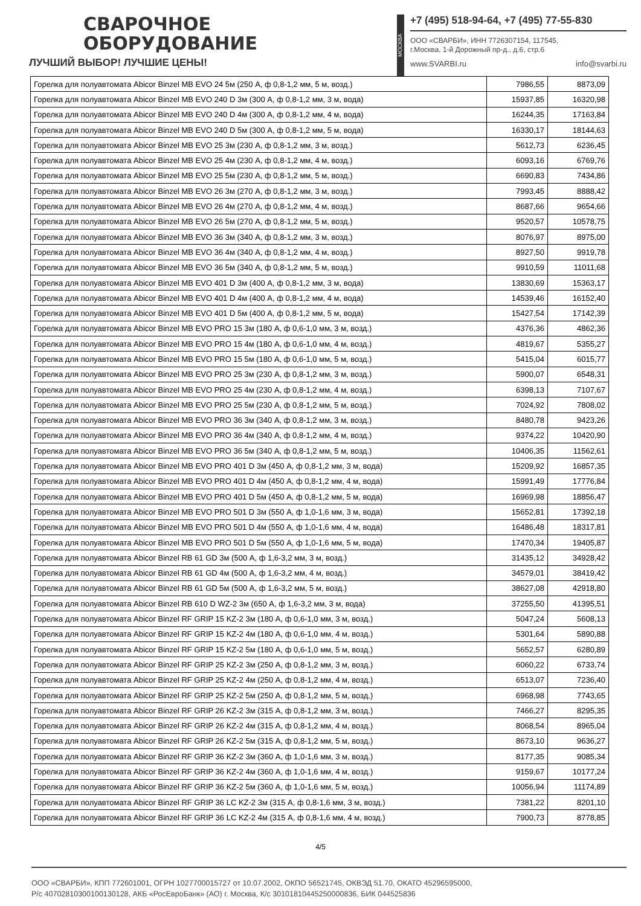СВАРОЧНОЕ
ОБОРУДОВАНИЕ
ЛУЧШИЙ ВЫБОР! ЛУЧШИЕ ЦЕНЫ!
МОСКВА
+7 (495) 518-94-64, +7 (495) 77-55-830
ООО «СВАРБИ», ИНН 7726307154, 117545,
г.Москва, 1-й Дорожный пр-д., д.6, стр.6
www.SVARBI.ru info@svarbi.ru
| Горелка для полуавтомата Abicor Binzel MB EVO 24 5м (250 А, ф 0,8-1,2 мм, 5 м, возд.) | 7986,55 | 8873,09 |
| Горелка для полуавтомата Abicor Binzel MB EVO 240 D 3м (300 А, ф 0,8-1,2 мм, 3 м, вода) | 15937,85 | 16320,98 |
| Горелка для полуавтомата Abicor Binzel MB EVO 240 D 4м (300 А, ф 0,8-1,2 мм, 4 м, вода) | 16244,35 | 17163,84 |
| Горелка для полуавтомата Abicor Binzel MB EVO 240 D 5м (300 А, ф 0,8-1,2 мм, 5 м, вода) | 16330,17 | 18144,63 |
| Горелка для полуавтомата Abicor Binzel MB EVO 25 3м (230 А, ф 0,8-1,2 мм, 3 м, возд.) | 5612,73 | 6236,45 |
| Горелка для полуавтомата Abicor Binzel MB EVO 25 4м (230 А, ф 0,8-1,2 мм, 4 м, возд.) | 6093,16 | 6769,76 |
| Горелка для полуавтомата Abicor Binzel MB EVO 25 5м (230 А, ф 0,8-1,2 мм, 5 м, возд.) | 6690,83 | 7434,86 |
| Горелка для полуавтомата Abicor Binzel MB EVO 26 3м (270 А, ф 0,8-1,2 мм, 3 м, возд.) | 7993,45 | 8888,42 |
| Горелка для полуавтомата Abicor Binzel MB EVO 26 4м (270 А, ф 0,8-1,2 мм, 4 м, возд.) | 8687,66 | 9654,66 |
| Горелка для полуавтомата Abicor Binzel MB EVO 26 5м (270 А, ф 0,8-1,2 мм, 5 м, возд.) | 9520,57 | 10578,75 |
| Горелка для полуавтомата Abicor Binzel MB EVO 36 3м (340 А, ф 0,8-1,2 мм, 3 м, возд.) | 8076,97 | 8975,00 |
| Горелка для полуавтомата Abicor Binzel MB EVO 36 4м (340 А, ф 0,8-1,2 мм, 4 м, возд.) | 8927,50 | 9919,78 |
| Горелка для полуавтомата Abicor Binzel MB EVO 36 5м (340 А, ф 0,8-1,2 мм, 5 м, возд.) | 9910,59 | 11011,68 |
| Горелка для полуавтомата Abicor Binzel MB EVO 401 D 3м (400 А, ф 0,8-1,2 мм, 3 м, вода) | 13830,69 | 15363,17 |
| Горелка для полуавтомата Abicor Binzel MB EVO 401 D 4м (400 А, ф 0,8-1,2 мм, 4 м, вода) | 14539,46 | 16152,40 |
| Горелка для полуавтомата Abicor Binzel MB EVO 401 D 5м (400 А, ф 0,8-1,2 мм, 5 м, вода) | 15427,54 | 17142,39 |
| Горелка для полуавтомата Abicor Binzel MB EVO PRO 15 3м (180 А, ф 0,6-1,0 мм, 3 м, возд.) | 4376,36 | 4862,36 |
| Горелка для полуавтомата Abicor Binzel MB EVO PRO 15 4м (180 А, ф 0,6-1,0 мм, 4 м, возд.) | 4819,67 | 5355,27 |
| Горелка для полуавтомата Abicor Binzel MB EVO PRO 15 5м (180 А, ф 0,6-1,0 мм, 5 м, возд.) | 5415,04 | 6015,77 |
| Горелка для полуавтомата Abicor Binzel MB EVO PRO 25 3м (230 А, ф 0,8-1,2 мм, 3 м, возд.) | 5900,07 | 6548,31 |
| Горелка для полуавтомата Abicor Binzel MB EVO PRO 25 4м (230 А, ф 0,8-1,2 мм, 4 м, возд.) | 6398,13 | 7107,67 |
| Горелка для полуавтомата Abicor Binzel MB EVO PRO 25 5м (230 А, ф 0,8-1,2 мм, 5 м, возд.) | 7024,92 | 7808,02 |
| Горелка для полуавтомата Abicor Binzel MB EVO PRO 36 3м (340 А, ф 0,8-1,2 мм, 3 м, возд.) | 8480,78 | 9423,26 |
| Горелка для полуавтомата Abicor Binzel MB EVO PRO 36 4м (340 А, ф 0,8-1,2 мм, 4 м, возд.) | 9374,22 | 10420,90 |
| Горелка для полуавтомата Abicor Binzel MB EVO PRO 36 5м (340 А, ф 0,8-1,2 мм, 5 м, возд.) | 10406,35 | 11562,61 |
| Горелка для полуавтомата Abicor Binzel MB EVO PRO 401 D 3м (450 А, ф 0,8-1,2 мм, 3 м, вода) | 15209,92 | 16857,35 |
| Горелка для полуавтомата Abicor Binzel MB EVO PRO 401 D 4м (450 А, ф 0,8-1,2 мм, 4 м, вода) | 15991,49 | 17776,84 |
| Горелка для полуавтомата Abicor Binzel MB EVO PRO 401 D 5м (450 А, ф 0,8-1,2 мм, 5 м, вода) | 16969,98 | 18856,47 |
| Горелка для полуавтомата Abicor Binzel MB EVO PRO 501 D 3м (550 А, ф 1,0-1,6 мм, 3 м, вода) | 15652,81 | 17392,18 |
| Горелка для полуавтомата Abicor Binzel MB EVO PRO 501 D 4м (550 А, ф 1,0-1,6 мм, 4 м, вода) | 16486,48 | 18317,81 |
| Горелка для полуавтомата Abicor Binzel MB EVO PRO 501 D 5м (550 А, ф 1,0-1,6 мм, 5 м, вода) | 17470,34 | 19405,87 |
| Горелка для полуавтомата Abicor Binzel RB 61 GD 3м (500 А, ф 1,6-3,2 мм, 3 м, возд.) | 31435,12 | 34928,42 |
| Горелка для полуавтомата Abicor Binzel RB 61 GD 4м (500 А, ф 1,6-3,2 мм, 4 м, возд.) | 34579,01 | 38419,42 |
| Горелка для полуавтомата Abicor Binzel RB 61 GD 5м (500 А, ф 1,6-3,2 мм, 5 м, возд.) | 38627,08 | 42918,80 |
| Горелка для полуавтомата Abicor Binzel RB 610 D WZ-2 3м (650 А, ф 1,6-3,2 мм, 3 м, вода) | 37255,50 | 41395,51 |
| Горелка для полуавтомата Abicor Binzel RF GRIP 15 KZ-2 3м (180 А, ф 0,6-1,0 мм, 3 м, возд.) | 5047,24 | 5608,13 |
| Горелка для полуавтомата Abicor Binzel RF GRIP 15 KZ-2 4м (180 А, ф 0,6-1,0 мм, 4 м, возд.) | 5301,64 | 5890,88 |
| Горелка для полуавтомата Abicor Binzel RF GRIP 15 KZ-2 5м (180 А, ф 0,6-1,0 мм, 5 м, возд.) | 5652,57 | 6280,89 |
| Горелка для полуавтомата Abicor Binzel RF GRIP 25 KZ-2 3м (250 А, ф 0,8-1,2 мм, 3 м, возд.) | 6060,22 | 6733,74 |
| Горелка для полуавтомата Abicor Binzel RF GRIP 25 KZ-2 4м (250 А, ф 0,8-1,2 мм, 4 м, возд.) | 6513,07 | 7236,40 |
| Горелка для полуавтомата Abicor Binzel RF GRIP 25 KZ-2 5м (250 А, ф 0,8-1,2 мм, 5 м, возд.) | 6968,98 | 7743,65 |
| Горелка для полуавтомата Abicor Binzel RF GRIP 26 KZ-2 3м (315 А, ф 0,8-1,2 мм, 3 м, возд.) | 7466,27 | 8295,35 |
| Горелка для полуавтомата Abicor Binzel RF GRIP 26 KZ-2 4м (315 А, ф 0,8-1,2 мм, 4 м, возд.) | 8068,54 | 8965,04 |
| Горелка для полуавтомата Abicor Binzel RF GRIP 26 KZ-2 5м (315 А, ф 0,8-1,2 мм, 5 м, возд.) | 8673,10 | 9636,27 |
| Горелка для полуавтомата Abicor Binzel RF GRIP 36 KZ-2 3м (360 А, ф 1,0-1,6 мм, 3 м, возд.) | 8177,35 | 9085,34 |
| Горелка для полуавтомата Abicor Binzel RF GRIP 36 KZ-2 4м (360 А, ф 1,0-1,6 мм, 4 м, возд.) | 9159,67 | 10177,24 |
| Горелка для полуавтомата Abicor Binzel RF GRIP 36 KZ-2 5м (360 А, ф 1,0-1,6 мм, 5 м, возд.) | 10056,94 | 11174,89 |
| Горелка для полуавтомата Abicor Binzel RF GRIP 36 LC KZ-2 3м (315 А, ф 0,8-1,6 мм, 3 м, возд.) | 7381,22 | 8201,10 |
| Горелка для полуавтомата Abicor Binzel RF GRIP 36 LC KZ-2 4м (315 А, ф 0,8-1,6 мм, 4 м, возд.) | 7900,73 | 8778,85 |
4/5
ООО «СВАРБИ», КПП 772601001, ОГРН 1027700015727 от 10.07.2002, ОКПО 56521745, ОКВЭД 51.70, ОКАТО 45296595000,
Р/с 40702810300100130128, АКБ «РосЕвроБанк» (АО) г. Москва, К/с 30101810445250000836, БИК 044525836